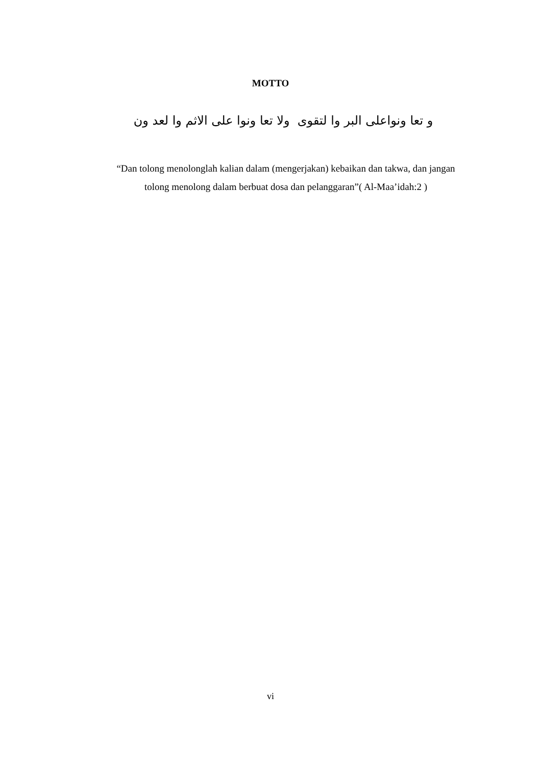MOTTO
و تعا ونواعلى البر وا لتقوى ولا تعا ونوا على الاثم وا لعد ون
“Dan tolong menolonglah kalian dalam (mengerjakan) kebaikan dan takwa, dan jangan tolong menolong dalam berbuat dosa dan pelanggaran”( Al-Maa’idah:2 )
vi